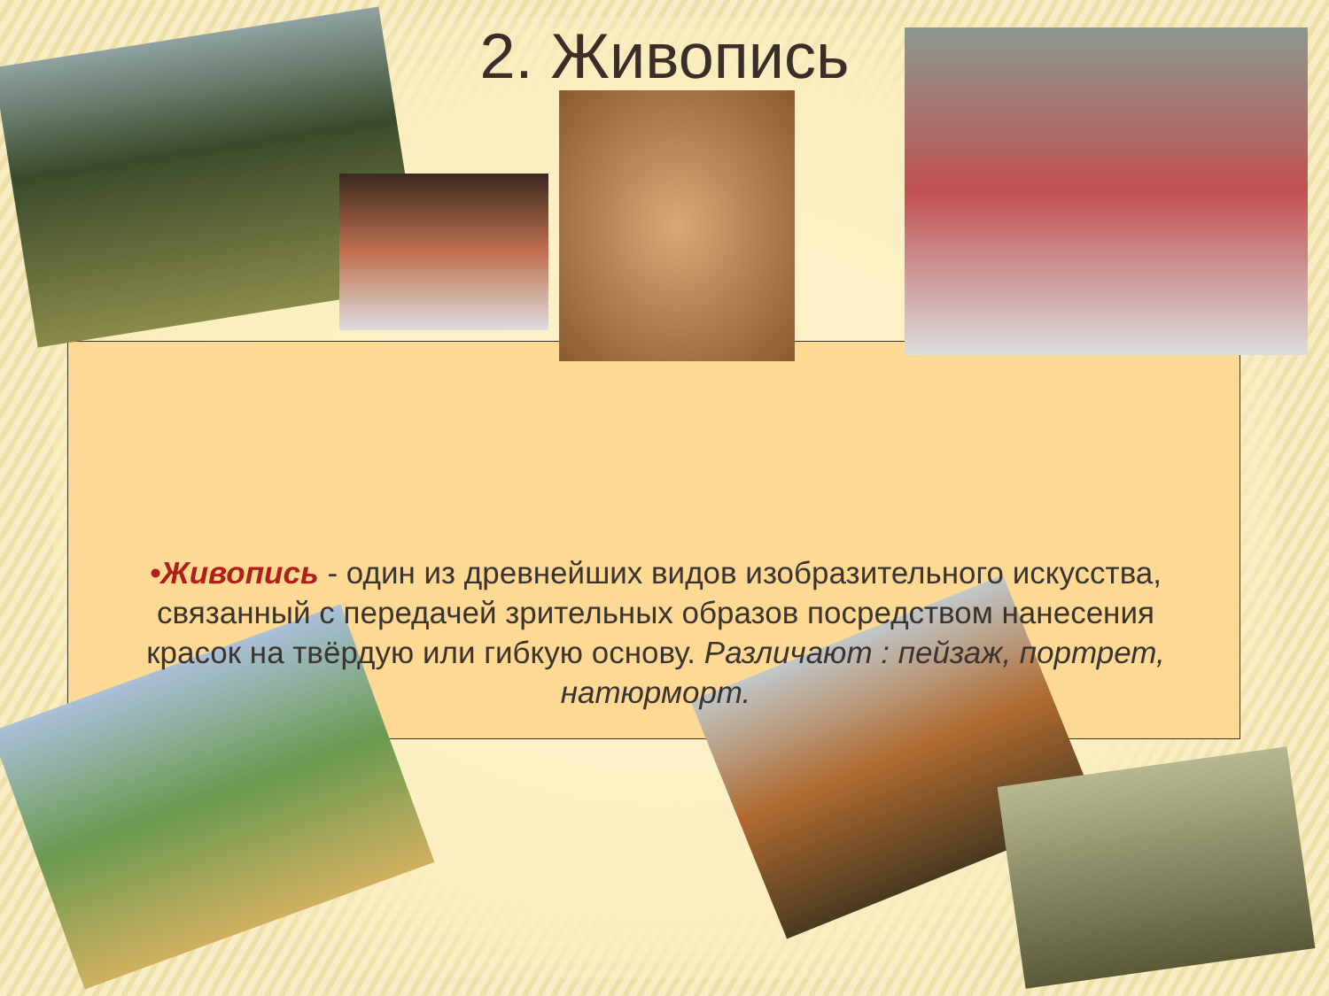2. Живопись
•Живопись - один из древнейших видов изобразительного искусства, связанный с передачей зрительных образов посредством нанесения красок на твёрдую или гибкую основу. Различают : пейзаж, портрет, натюрморт.